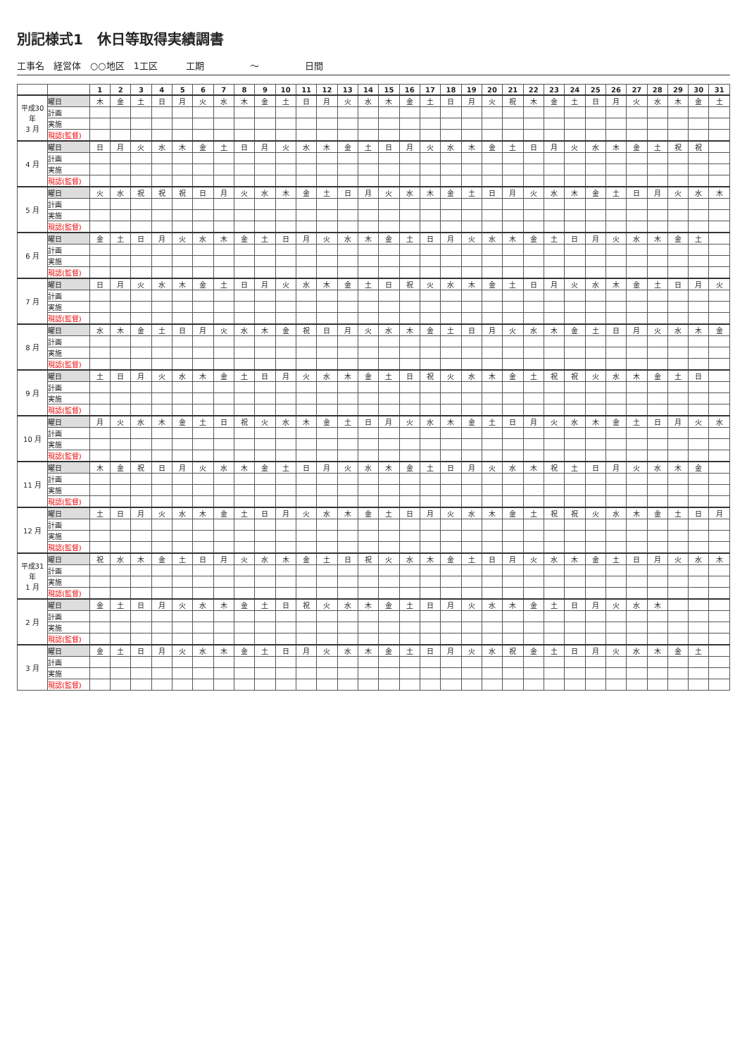別記様式1　休日等取得実績調書
工事名　経営体　○○地区　1工区 工期　　　　　～　　　　　日間
| | | 1 | 2 | 3 | 4 | 5 | 6 | 7 | 8 | 9 | 10 | 11 | 12 | 13 | 14 | 15 | 16 | 17 | 18 | 19 | 20 | 21 | 22 | 23 | 24 | 25 | 26 | 27 | 28 | 29 | 30 | 31 |
| --- | --- | --- | --- | --- | --- | --- | --- | --- | --- | --- | --- | --- | --- | --- | --- | --- | --- | --- | --- | --- | --- | --- | --- | --- | --- | --- | --- | --- | --- | --- | --- | --- |
| 平成30年 3 月 | 曜日 | 木 | 金 | 土 | 日 | 月 | 火 | 水 | 木 | 金 | 土 | 日 | 月 | 火 | 水 | 木 | 金 | 土 | 日 | 月 | 火 | 祝 | 木 | 金 | 土 | 日 | 月 | 火 | 水 | 木 | 金 | 土 |
| | 計画 | | | | | | | | | | | | | | | | | | | | | | | | | | | | | | | |
| | 実施 | | | | | | | | | | | | | | | | | | | | | | | | | | | | | | | |
| | 現認(監督) | | | | | | | | | | | | | | | | | | | | | | | | | | | | | | | |
| 4 月 | 曜日 | 日 | 月 | 火 | 水 | 木 | 金 | 土 | 日 | 月 | 火 | 水 | 木 | 金 | 土 | 日 | 月 | 火 | 水 | 木 | 金 | 土 | 日 | 月 | 火 | 水 | 木 | 金 | 土 | 祝 | 祝 | |
| | 計画 | | | | | | | | | | | | | | | | | | | | | | | | | | | | | | | |
| | 実施 | | | | | | | | | | | | | | | | | | | | | | | | | | | | | | | |
| | 現認(監督) | | | | | | | | | | | | | | | | | | | | | | | | | | | | | | | |
| 5 月 | 曜日 | 火 | 水 | 祝 | 祝 | 祝 | 日 | 月 | 火 | 水 | 木 | 金 | 土 | 日 | 月 | 火 | 水 | 木 | 金 | 土 | 日 | 月 | 火 | 水 | 木 | 金 | 土 | 日 | 月 | 火 | 水 | 木 |
| | 計画 | | | | | | | | | | | | | | | | | | | | | | | | | | | | | | | |
| | 実施 | | | | | | | | | | | | | | | | | | | | | | | | | | | | | | | |
| | 現認(監督) | | | | | | | | | | | | | | | | | | | | | | | | | | | | | | | |
| 6 月 | 曜日 | 金 | 土 | 日 | 月 | 火 | 水 | 木 | 金 | 土 | 日 | 月 | 火 | 水 | 木 | 金 | 土 | 日 | 月 | 火 | 水 | 木 | 金 | 土 | 日 | 月 | 火 | 水 | 木 | 金 | 土 | |
| | 計画 | | | | | | | | | | | | | | | | | | | | | | | | | | | | | | | |
| | 実施 | | | | | | | | | | | | | | | | | | | | | | | | | | | | | | | |
| | 現認(監督) | | | | | | | | | | | | | | | | | | | | | | | | | | | | | | | |
| 7 月 | 曜日 | 日 | 月 | 火 | 水 | 木 | 金 | 土 | 日 | 月 | 火 | 水 | 木 | 金 | 土 | 日 | 祝 | 火 | 水 | 木 | 金 | 土 | 日 | 月 | 火 | 水 | 木 | 金 | 土 | 日 | 月 | 火 |
| | 計画 | | | | | | | | | | | | | | | | | | | | | | | | | | | | | | | |
| | 実施 | | | | | | | | | | | | | | | | | | | | | | | | | | | | | | | |
| | 現認(監督) | | | | | | | | | | | | | | | | | | | | | | | | | | | | | | | |
| 8 月 | 曜日 | 水 | 木 | 金 | 土 | 日 | 月 | 火 | 水 | 木 | 金 | 祝 | 日 | 月 | 火 | 水 | 木 | 金 | 土 | 日 | 月 | 火 | 水 | 木 | 金 | 土 | 日 | 月 | 火 | 水 | 木 | 金 |
| | 計画 | | | | | | | | | | | | | | | | | | | | | | | | | | | | | | | |
| | 実施 | | | | | | | | | | | | | | | | | | | | | | | | | | | | | | | |
| | 現認(監督) | | | | | | | | | | | | | | | | | | | | | | | | | | | | | | | |
| 9 月 | 曜日 | 土 | 日 | 月 | 火 | 水 | 木 | 金 | 土 | 日 | 月 | 火 | 水 | 木 | 金 | 土 | 日 | 祝 | 火 | 水 | 木 | 金 | 土 | 祝 | 祝 | 火 | 水 | 木 | 金 | 土 | 日 | |
| | 計画 | | | | | | | | | | | | | | | | | | | | | | | | | | | | | | | |
| | 実施 | | | | | | | | | | | | | | | | | | | | | | | | | | | | | | | |
| | 現認(監督) | | | | | | | | | | | | | | | | | | | | | | | | | | | | | | | |
| 10 月 | 曜日 | 月 | 火 | 水 | 木 | 金 | 土 | 日 | 祝 | 火 | 水 | 木 | 金 | 土 | 日 | 月 | 火 | 水 | 木 | 金 | 土 | 日 | 月 | 火 | 水 | 木 | 金 | 土 | 日 | 月 | 火 | 水 |
| | 計画 | | | | | | | | | | | | | | | | | | | | | | | | | | | | | | | |
| | 実施 | | | | | | | | | | | | | | | | | | | | | | | | | | | | | | | |
| | 現認(監督) | | | | | | | | | | | | | | | | | | | | | | | | | | | | | | | |
| 11 月 | 曜日 | 木 | 金 | 祝 | 日 | 月 | 火 | 水 | 木 | 金 | 土 | 日 | 月 | 火 | 水 | 木 | 金 | 土 | 日 | 月 | 火 | 水 | 木 | 祝 | 土 | 日 | 月 | 火 | 水 | 木 | 金 | |
| | 計画 | | | | | | | | | | | | | | | | | | | | | | | | | | | | | | | |
| | 実施 | | | | | | | | | | | | | | | | | | | | | | | | | | | | | | | |
| | 現認(監督) | | | | | | | | | | | | | | | | | | | | | | | | | | | | | | | |
| 12 月 | 曜日 | 土 | 日 | 月 | 火 | 水 | 木 | 金 | 土 | 日 | 月 | 火 | 水 | 木 | 金 | 土 | 日 | 月 | 火 | 水 | 木 | 金 | 土 | 祝 | 祝 | 火 | 水 | 木 | 金 | 土 | 日 | 月 |
| | 計画 | | | | | | | | | | | | | | | | | | | | | | | | | | | | | | | |
| | 実施 | | | | | | | | | | | | | | | | | | | | | | | | | | | | | | | |
| | 現認(監督) | | | | | | | | | | | | | | | | | | | | | | | | | | | | | | | |
| 平成31年 1 月 | 曜日 | 祝 | 水 | 木 | 金 | 土 | 日 | 月 | 火 | 水 | 木 | 金 | 土 | 日 | 祝 | 火 | 水 | 木 | 金 | 土 | 日 | 月 | 火 | 水 | 木 | 金 | 土 | 日 | 月 | 火 | 水 | 木 |
| | 計画 | | | | | | | | | | | | | | | | | | | | | | | | | | | | | | | |
| | 実施 | | | | | | | | | | | | | | | | | | | | | | | | | | | | | | | |
| | 現認(監督) | | | | | | | | | | | | | | | | | | | | | | | | | | | | | | | |
| 2 月 | 曜日 | 金 | 土 | 日 | 月 | 火 | 水 | 木 | 金 | 土 | 日 | 祝 | 火 | 水 | 木 | 金 | 土 | 日 | 月 | 火 | 水 | 木 | 金 | 土 | 日 | 月 | 火 | 水 | 木 | | | |
| | 計画 | | | | | | | | | | | | | | | | | | | | | | | | | | | | | | | |
| | 実施 | | | | | | | | | | | | | | | | | | | | | | | | | | | | | | | |
| | 現認(監督) | | | | | | | | | | | | | | | | | | | | | | | | | | | | | | | |
| 3 月 | 曜日 | 金 | 土 | 日 | 月 | 火 | 水 | 木 | 金 | 土 | 日 | 月 | 火 | 水 | 木 | 金 | 土 | 日 | 月 | 火 | 水 | 祝 | 金 | 土 | 日 | 月 | 火 | 水 | 木 | 金 | 土 | |
| | 計画 | | | | | | | | | | | | | | | | | | | | | | | | | | | | | | | |
| | 実施 | | | | | | | | | | | | | | | | | | | | | | | | | | | | | | | |
| | 現認(監督) | | | | | | | | | | | | | | | | | | | | | | | | | | | | | | | |